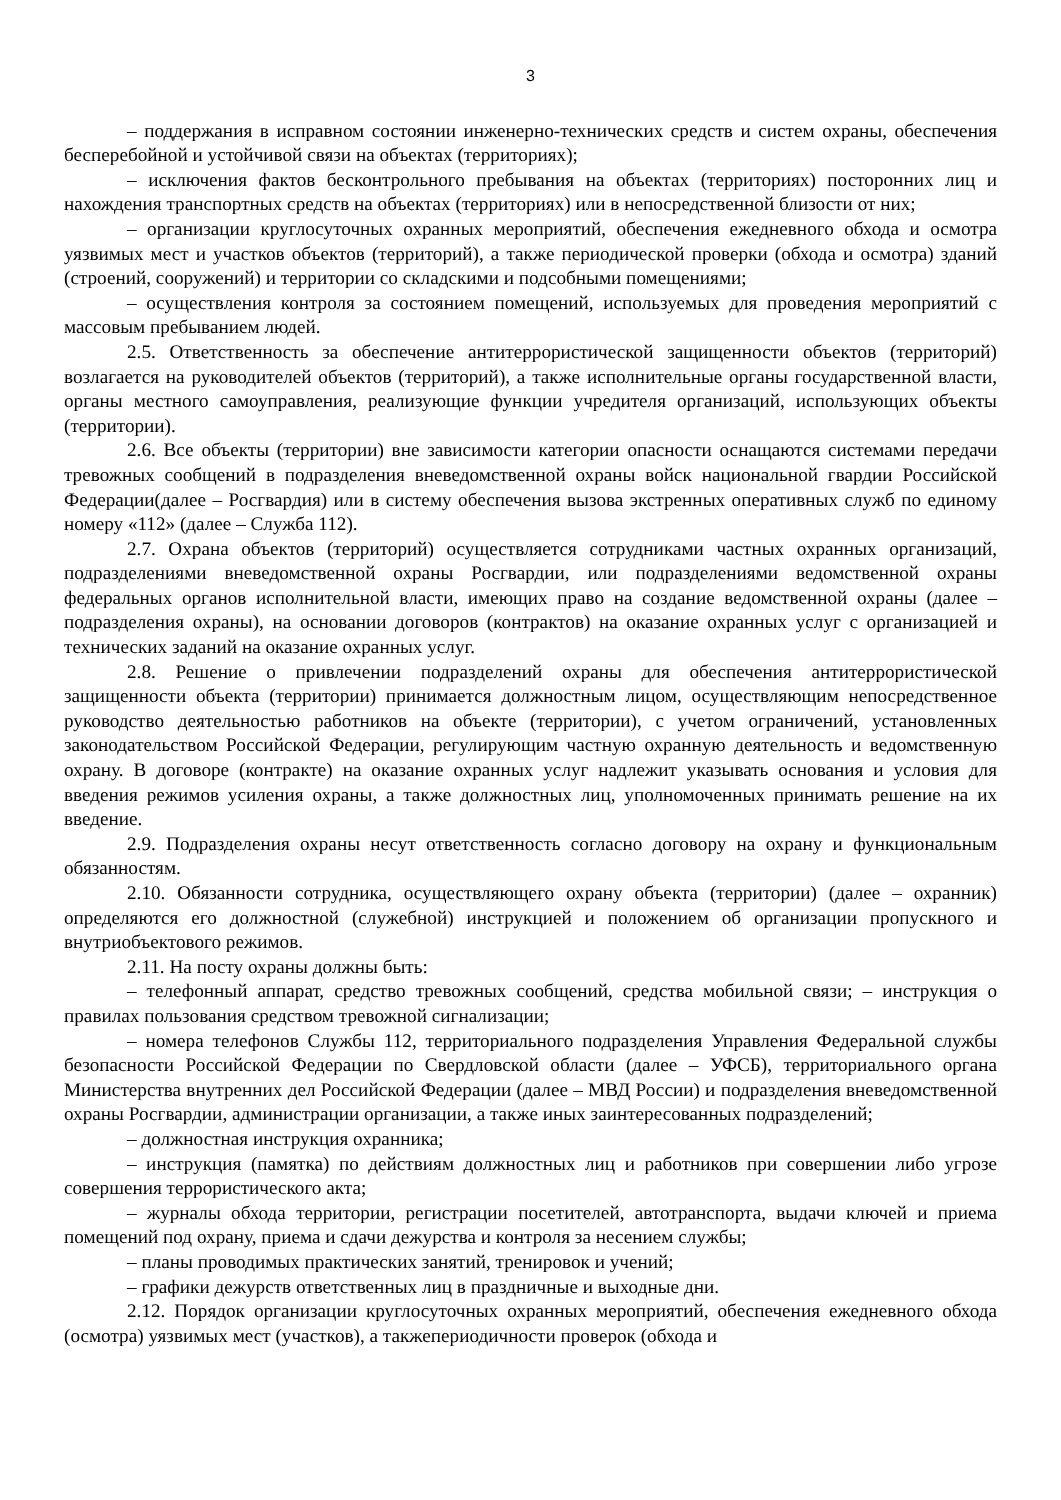3
– поддержания в исправном состоянии инженерно-технических средств и систем охраны, обеспечения бесперебойной и устойчивой связи на объектах (территориях);
– исключения фактов бесконтрольного пребывания на объектах (территориях) посторонних лиц и нахождения транспортных средств на объектах (территориях) или в непосредственной близости от них;
– организации круглосуточных охранных мероприятий, обеспечения ежедневного обхода и осмотра уязвимых мест и участков объектов (территорий), а также периодической проверки (обхода и осмотра) зданий (строений, сооружений) и территории со складскими и подсобными помещениями;
– осуществления контроля за состоянием помещений, используемых для проведения мероприятий с массовым пребыванием людей.
2.5. Ответственность за обеспечение антитеррористической защищенности объектов (территорий) возлагается на руководителей объектов (территорий), а также исполнительные органы государственной власти, органы местного самоуправления, реализующие функции учредителя организаций, использующих объекты (территории).
2.6. Все объекты (территории) вне зависимости категории опасности оснащаются системами передачи тревожных сообщений в подразделения вневедомственной охраны войск национальной гвардии Российской Федерации(далее – Росгвардия) или в систему обеспечения вызова экстренных оперативных служб по единому номеру «112» (далее – Служба 112).
2.7. Охрана объектов (территорий) осуществляется сотрудниками частных охранных организаций, подразделениями вневедомственной охраны Росгвардии, или подразделениями ведомственной охраны федеральных органов исполнительной власти, имеющих право на создание ведомственной охраны (далее – подразделения охраны), на основании договоров (контрактов) на оказание охранных услуг с организацией и технических заданий на оказание охранных услуг.
2.8. Решение о привлечении подразделений охраны для обеспечения антитеррористической защищенности объекта (территории) принимается должностным лицом, осуществляющим непосредственное руководство деятельностью работников на объекте (территории), с учетом ограничений, установленных законодательством Российской Федерации, регулирующим частную охранную деятельность и ведомственную охрану. В договоре (контракте) на оказание охранных услуг надлежит указывать основания и условия для введения режимов усиления охраны, а также должностных лиц, уполномоченных принимать решение на их введение.
2.9. Подразделения охраны несут ответственность согласно договору на охрану и функциональным обязанностям.
2.10. Обязанности сотрудника, осуществляющего охрану объекта (территории) (далее – охранник) определяются его должностной (служебной) инструкцией и положением об организации пропускного и внутриобъектового режимов.
2.11. На посту охраны должны быть:
– телефонный аппарат, средство тревожных сообщений, средства мобильной связи; – инструкция о правилах пользования средством тревожной сигнализации;
– номера телефонов Службы 112, территориального подразделения Управления Федеральной службы безопасности Российской Федерации по Свердловской области (далее – УФСБ), территориального органа Министерства внутренних дел Российской Федерации (далее – МВД России) и подразделения вневедомственной охраны Росгвардии, администрации организации, а также иных заинтересованных подразделений;
– должностная инструкция охранника;
– инструкция (памятка) по действиям должностных лиц и работников при совершении либо угрозе совершения террористического акта;
– журналы обхода территории, регистрации посетителей, автотранспорта, выдачи ключей и приема помещений под охрану, приема и сдачи дежурства и контроля за несением службы;
– планы проводимых практических занятий, тренировок и учений;
– графики дежурств ответственных лиц в праздничные и выходные дни.
2.12. Порядок организации круглосуточных охранных мероприятий, обеспечения ежедневного обхода (осмотра) уязвимых мест (участков), а такжепериодичности проверок (обхода и